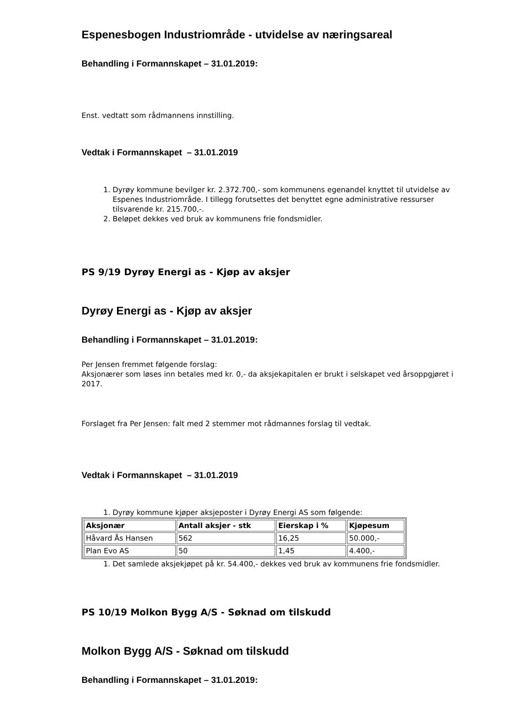Espenesbogen Industriområde - utvidelse av næringsareal
Behandling i Formannskapet – 31.01.2019:
Enst. vedtatt som rådmannens innstilling.
Vedtak i Formannskapet – 31.01.2019
1. Dyrøy kommune bevilger kr. 2.372.700,- som kommunens egenandel knyttet til utvidelse av Espenes Industriområde. I tillegg forutsettes det benyttet egne administrative ressurser tilsvarende kr. 215.700,-.
2. Beløpet dekkes ved bruk av kommunens frie fondsmidler.
PS 9/19 Dyrøy Energi as - Kjøp av aksjer
Dyrøy Energi as - Kjøp av aksjer
Behandling i Formannskapet – 31.01.2019:
Per Jensen fremmet følgende forslag:
Aksjonærer som løses inn betales med kr. 0,- da aksjekapitalen er brukt i selskapet ved årsoppgjøret i 2017.
Forslaget fra Per Jensen: falt med 2 stemmer mot rådmannes forslag til vedtak.
Vedtak i Formannskapet – 31.01.2019
1. Dyrøy kommune kjøper aksjeposter i Dyrøy Energi AS som følgende:
| Aksjonær | Antall aksjer - stk | Eierskap i % | Kjøpesum |
| --- | --- | --- | --- |
| Håvard Ås Hansen | 562 | 16,25 | 50.000,- |
| Plan Evo AS | 50 | 1,45 | 4.400,- |
1. Det samlede aksjekjøpet på kr. 54.400,- dekkes ved bruk av kommunens frie fondsmidler.
PS 10/19 Molkon Bygg A/S - Søknad om tilskudd
Molkon Bygg A/S - Søknad om tilskudd
Behandling i Formannskapet – 31.01.2019: